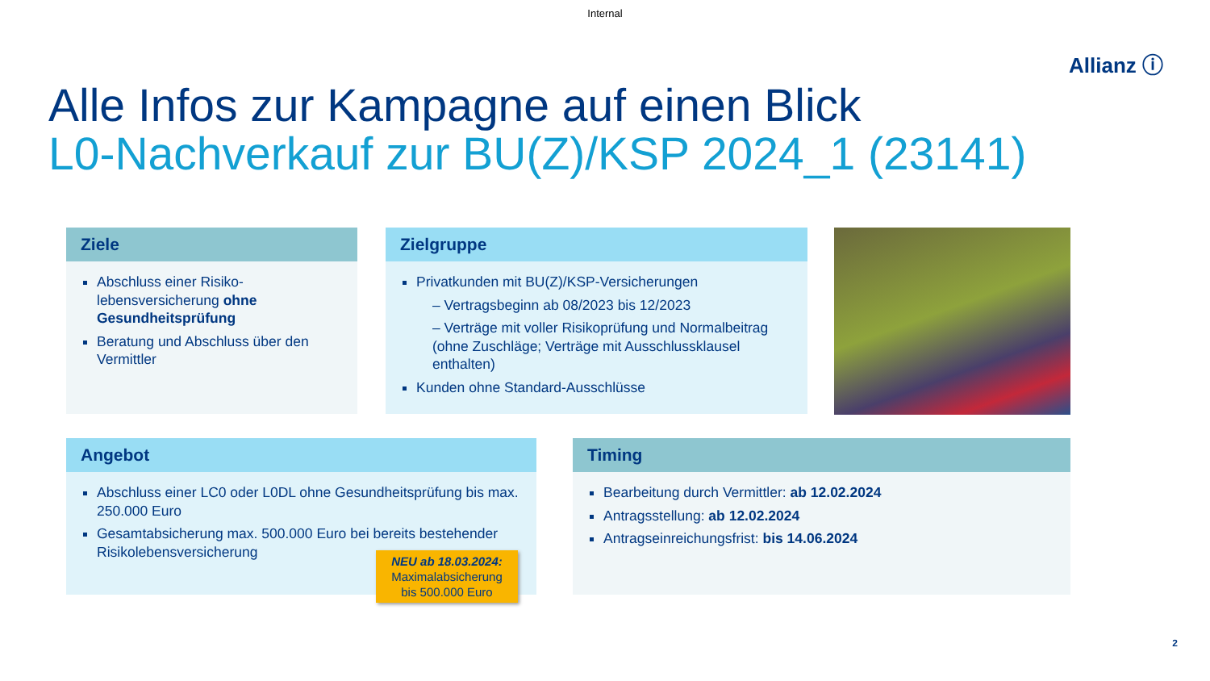Internal
Allianz ⓘ
Alle Infos zur Kampagne auf einen Blick
L0-Nachverkauf zur BU(Z)/KSP 2024_1 (23141)
Ziele
Abschluss einer Risiko-lebensversicherung ohne Gesundheitsprüfung
Beratung und Abschluss über den Vermittler
Zielgruppe
Privatkunden mit BU(Z)/KSP-Versicherungen
– Vertragsbeginn ab 08/2023 bis 12/2023
– Verträge mit voller Risikoprüfung und Normalbeitrag (ohne Zuschläge; Verträge mit Ausschlussklausel enthalten)
Kunden ohne Standard-Ausschlüsse
Angebot
Abschluss einer LC0 oder L0DL ohne Gesundheitsprüfung bis max. 250.000 Euro
Gesamtabsicherung max. 500.000 Euro bei bereits bestehender Risikolebensversicherung
NEU ab 18.03.2024:
Maximalabsicherung
bis 500.000 Euro
Timing
Bearbeitung durch Vermittler: ab 12.02.2024
Antragsstellung: ab 12.02.2024
Antragseinreichungsfrist: bis 14.06.2024
2